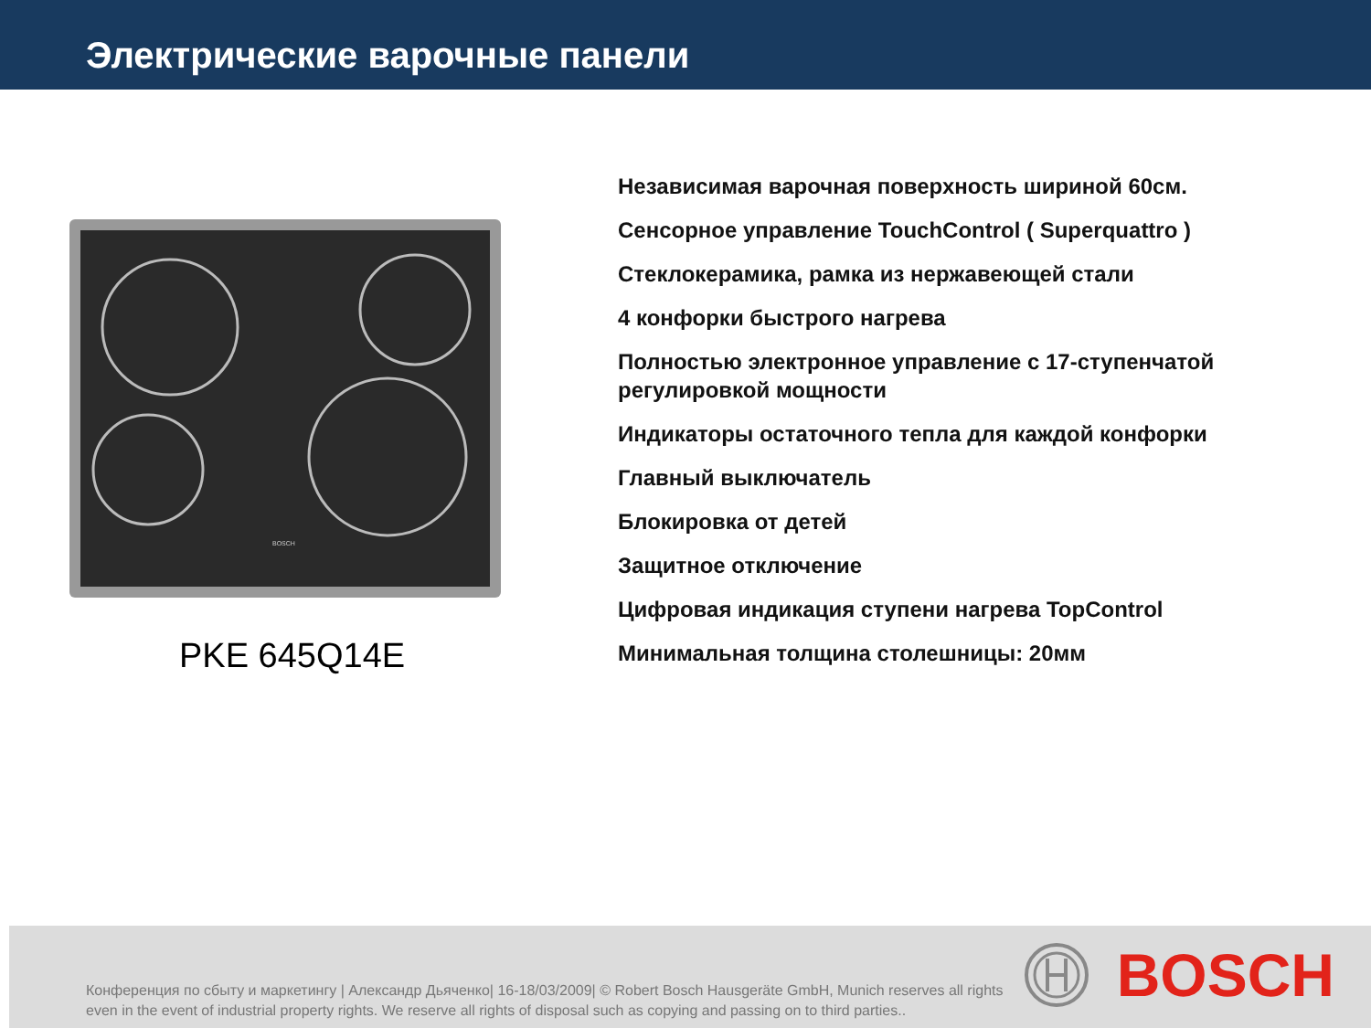Электрические варочные панели
BOSCH
PKE 645Q14E
Независимая варочная поверхность шириной 60см.
Сенсорное управление TouchControl ( Superquattro )
Стеклокерамика, рамка из нержавеющей стали
4 конфорки быстрого нагрева
Полностью электронное управление с 17-ступенчатой
регулировкой мощности
Индикаторы остаточного тепла для каждой конфорки
Главный выключатель
Блокировка от детей
Защитное отключение
Цифровая индикация ступени нагрева TopControl
Минимальная толщина столешницы: 20мм
Конференция по сбыту и маркетингу | Александр Дьяченко| 16-18/03/2009| © Robert Bosch Hausgeräte GmbH, Munich reserves all rights even in the event of industrial property rights. We reserve all rights of disposal such as copying and passing on to third parties..
BOSCH